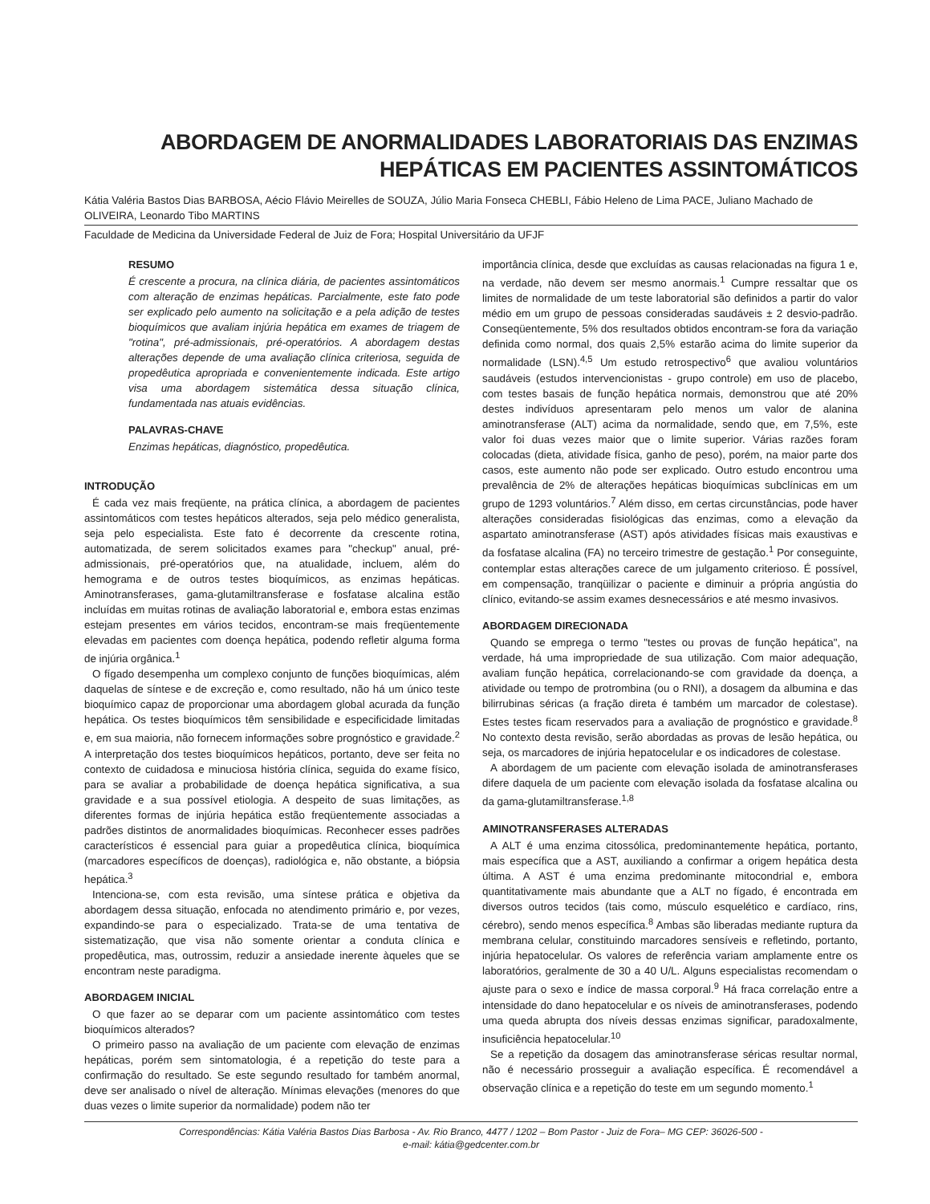ABORDAGEM DE ANORMALIDADES LABORATORIAIS DAS ENZIMAS
HEPÁTICAS EM PACIENTES ASSINTOMÁTICOS
Kátia Valéria Bastos Dias BARBOSA, Aécio Flávio Meirelles de SOUZA, Júlio Maria Fonseca CHEBLI, Fábio Heleno de Lima PACE, Juliano Machado de OLIVEIRA, Leonardo Tibo MARTINS
Faculdade de Medicina da Universidade Federal de Juiz de Fora; Hospital Universitário da UFJF
RESUMO
É crescente a procura, na clínica diária, de pacientes assintomáticos com alteração de enzimas hepáticas. Parcialmente, este fato pode ser explicado pelo aumento na solicitação e a pela adição de testes bioquímicos que avaliam injúria hepática em exames de triagem de "rotina", pré-admissionais, pré-operatórios. A abordagem destas alterações depende de uma avaliação clínica criteriosa, seguida de propedêutica apropriada e convenientemente indicada. Este artigo visa uma abordagem sistemática dessa situação clínica, fundamentada nas atuais evidências.
PALAVRAS-CHAVE
Enzimas hepáticas, diagnóstico, propedêutica.
INTRODUÇÃO
É cada vez mais freqüente, na prática clínica, a abordagem de pacientes assintomáticos com testes hepáticos alterados, seja pelo médico generalista, seja pelo especialista. Este fato é decorrente da crescente rotina, automatizada, de serem solicitados exames para "checkup" anual, pré-admissionais, pré-operatórios que, na atualidade, incluem, além do hemograma e de outros testes bioquímicos, as enzimas hepáticas. Aminotransferases, gama-glutamiltransferase e fosfatase alcalina estão incluídas em muitas rotinas de avaliação laboratorial e, embora estas enzimas estejam presentes em vários tecidos, encontram-se mais freqüentemente elevadas em pacientes com doença hepática, podendo refletir alguma forma de injúria orgânica.<sup>1</sup>
O fígado desempenha um complexo conjunto de funções bioquímicas, além daquelas de síntese e de excreção e, como resultado, não há um único teste bioquímico capaz de proporcionar uma abordagem global acurada da função hepática. Os testes bioquímicos têm sensibilidade e especificidade limitadas e, em sua maioria, não fornecem informações sobre prognóstico e gravidade.<sup>2</sup> A interpretação dos testes bioquímicos hepáticos, portanto, deve ser feita no contexto de cuidadosa e minuciosa história clínica, seguida do exame físico, para se avaliar a probabilidade de doença hepática significativa, a sua gravidade e a sua possível etiologia. A despeito de suas limitações, as diferentes formas de injúria hepática estão freqüentemente associadas a padrões distintos de anormalidades bioquímicas. Reconhecer esses padrões característicos é essencial para guiar a propedêutica clínica, bioquímica (marcadores específicos de doenças), radiológica e, não obstante, a biópsia hepática.<sup>3</sup>
Intenciona-se, com esta revisão, uma síntese prática e objetiva da abordagem dessa situação, enfocada no atendimento primário e, por vezes, expandindo-se para o especializado. Trata-se de uma tentativa de sistematização, que visa não somente orientar a conduta clínica e propedêutica, mas, outrossim, reduzir a ansiedade inerente àqueles que se encontram neste paradigma.
ABORDAGEM INICIAL
O que fazer ao se deparar com um paciente assintomático com testes bioquímicos alterados?
O primeiro passo na avaliação de um paciente com elevação de enzimas hepáticas, porém sem sintomatologia, é a repetição do teste para a confirmação do resultado. Se este segundo resultado for também anormal, deve ser analisado o nível de alteração. Mínimas elevações (menores do que duas vezes o limite superior da normalidade) podem não ter
importância clínica, desde que excluídas as causas relacionadas na figura 1 e, na verdade, não devem ser mesmo anormais.<sup>1</sup> Cumpre ressaltar que os limites de normalidade de um teste laboratorial são definidos a partir do valor médio em um grupo de pessoas consideradas saudáveis ± 2 desvio-padrão. Conseqüentemente, 5% dos resultados obtidos encontram-se fora da variação definida como normal, dos quais 2,5% estarão acima do limite superior da normalidade (LSN).<sup>4,5</sup> Um estudo retrospectivo<sup>6</sup> que avaliou voluntários saudáveis (estudos intervencionistas - grupo controle) em uso de placebo, com testes basais de função hepática normais, demonstrou que até 20% destes indivíduos apresentaram pelo menos um valor de alanina aminotransferase (ALT) acima da normalidade, sendo que, em 7,5%, este valor foi duas vezes maior que o limite superior. Várias razões foram colocadas (dieta, atividade física, ganho de peso), porém, na maior parte dos casos, este aumento não pode ser explicado. Outro estudo encontrou uma prevalência de 2% de alterações hepáticas bioquímicas subclínicas em um grupo de 1293 voluntários.<sup>7</sup> Além disso, em certas circunstâncias, pode haver alterações consideradas fisiológicas das enzimas, como a elevação da aspartato aminotransferase (AST) após atividades físicas mais exaustivas e da fosfatase alcalina (FA) no terceiro trimestre de gestação.<sup>1</sup> Por conseguinte, contemplar estas alterações carece de um julgamento criterioso. É possível, em compensação, tranqüilizar o paciente e diminuir a própria angústia do clínico, evitando-se assim exames desnecessários e até mesmo invasivos.
ABORDAGEM DIRECIONADA
Quando se emprega o termo "testes ou provas de função hepática", na verdade, há uma impropriedade de sua utilização. Com maior adequação, avaliam função hepática, correlacionando-se com gravidade da doença, a atividade ou tempo de protrombina (ou o RNI), a dosagem da albumina e das bilirrubinas séricas (a fração direta é também um marcador de colestase). Estes testes ficam reservados para a avaliação de prognóstico e gravidade.<sup>8</sup> No contexto desta revisão, serão abordadas as provas de lesão hepática, ou seja, os marcadores de injúria hepatocelular e os indicadores de colestase.
A abordagem de um paciente com elevação isolada de aminotransferases difere daquela de um paciente com elevação isolada da fosfatase alcalina ou da gama-glutamiltransferase.<sup>1,8</sup>
AMINOTRANSFERASES ALTERADAS
A ALT é uma enzima citossólica, predominantemente hepática, portanto, mais específica que a AST, auxiliando a confirmar a origem hepática desta última. A AST é uma enzima predominante mitocondrial e, embora quantitativamente mais abundante que a ALT no fígado, é encontrada em diversos outros tecidos (tais como, músculo esquelético e cardíaco, rins, cérebro), sendo menos específica.<sup>8</sup> Ambas são liberadas mediante ruptura da membrana celular, constituindo marcadores sensíveis e refletindo, portanto, injúria hepatocelular. Os valores de referência variam amplamente entre os laboratórios, geralmente de 30 a 40 U/L. Alguns especialistas recomendam o ajuste para o sexo e índice de massa corporal.<sup>9</sup> Há fraca correlação entre a intensidade do dano hepatocelular e os níveis de aminotransferases, podendo uma queda abrupta dos níveis dessas enzimas significar, paradoxalmente, insuficiência hepatocelular.<sup>10</sup>
Se a repetição da dosagem das aminotransferase séricas resultar normal, não é necessário prosseguir a avaliação específica. É recomendável a observação clínica e a repetição do teste em um segundo momento.<sup>1</sup>
Correspondências: Kátia Valéria Bastos Dias Barbosa - Av. Rio Branco, 4477 / 1202 – Bom Pastor - Juiz de Fora– MG CEP: 36026-500 -
e-mail: kátia@gedcenter.com.br